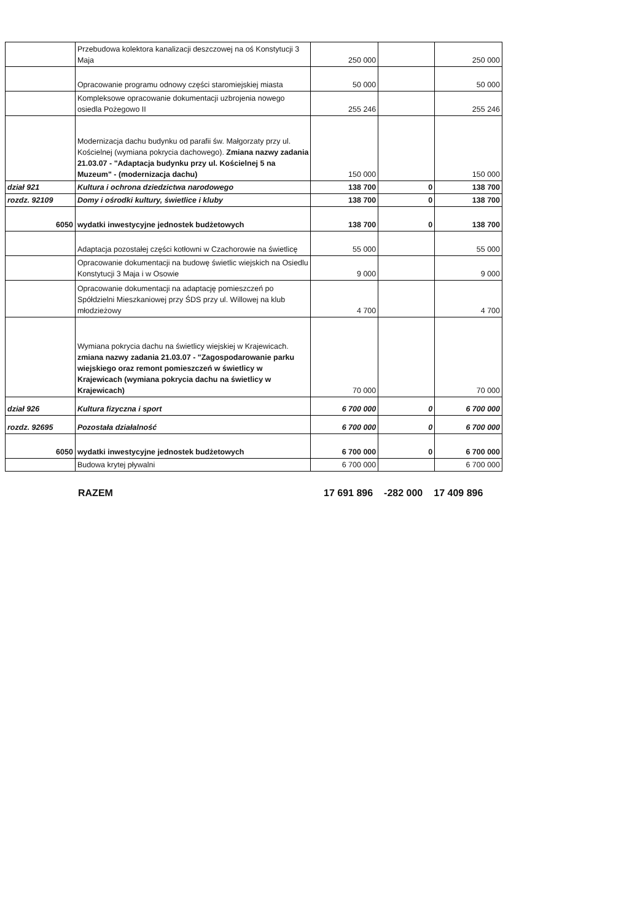| | Przebudowa kolektora kanalizacji deszczowej na oś Konstytucji 3 Maja | 250 000 | | 250 000 |
| | Opracowanie programu odnowy części staromiejskiej miasta | 50 000 | | 50 000 |
| | Kompleksowe opracowanie dokumentacji uzbrojenia nowego osiedla Pożegowo II | 255 246 | | 255 246 |
| | Modernizacja dachu budynku od parafii św. Małgorzaty przy ul. Kościelnej (wymiana pokrycia dachowego). Zmiana nazwy zadania 21.03.07 - "Adaptacja budynku przy ul. Kościelnej 5 na Muzeum" - (modernizacja dachu) | 150 000 | | 150 000 |
| dział 921 | Kultura i ochrona dziedzictwa narodowego | 138 700 | 0 | 138 700 |
| rozdz. 92109 | Domy i ośrodki kultury, świetlice i kluby | 138 700 | 0 | 138 700 |
| 6050 | wydatki inwestycyjne jednostek budżetowych | 138 700 | 0 | 138 700 |
| | Adaptacja pozostałej części kotłowni w Czachorowie na świetlicę | 55 000 | | 55 000 |
| | Opracowanie dokumentacji na budowę świetlic wiejskich na Osiedlu Konstytucji 3 Maja i w Osowie | 9 000 | | 9 000 |
| | Opracowanie dokumentacji na adaptację pomieszczeń po Spółdzielni Mieszkaniowej przy ŚDS przy ul. Willowej na klub młodzieżowy | 4 700 | | 4 700 |
| | Wymiana pokrycia dachu na świetlicy wiejskiej w Krajewicach. zmiana nazwy zadania 21.03.07 - "Zagospodarowanie parku wiejskiego oraz remont pomieszczeń w świetlicy w Krajewicach (wymiana pokrycia dachu na świetlicy w Krajewicach) | 70 000 | | 70 000 |
| dział 926 | Kultura fizyczna i sport | 6 700 000 | 0 | 6 700 000 |
| rozdz. 92695 | Pozostała działalność | 6 700 000 | 0 | 6 700 000 |
| 6050 | wydatki inwestycyjne jednostek budżetowych | 6 700 000 | 0 | 6 700 000 |
| | Budowa krytej pływalni | 6 700 000 | | 6 700 000 |
RAZEM 17 691 896 -282 000 17 409 896